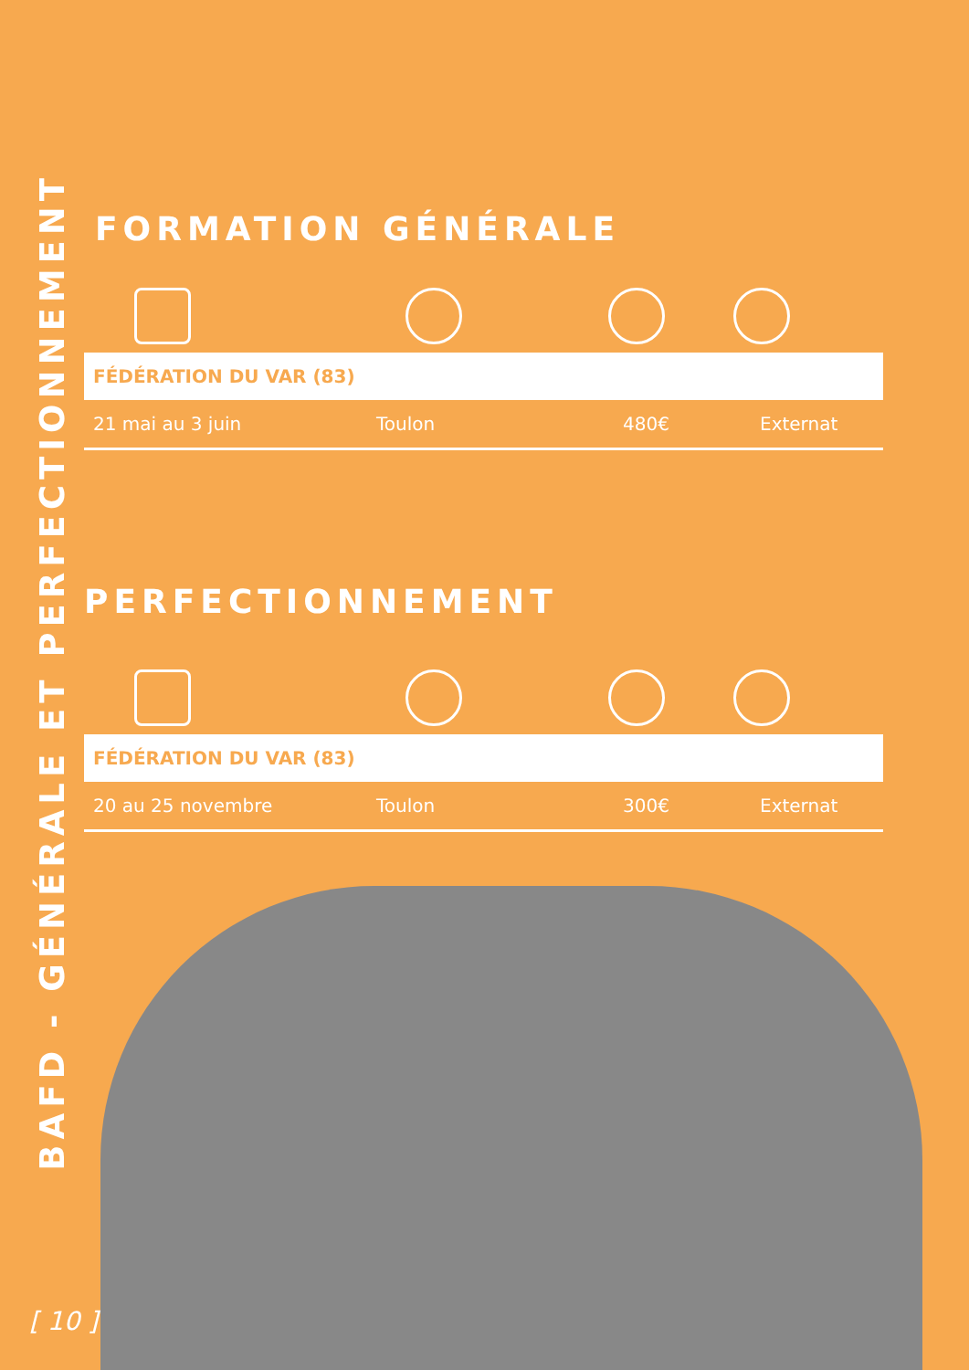BAFD - GÉNÉRALE ET PERFECTIONNEMENT
FORMATION GÉNÉRALE
| FÉDÉRATION DU VAR (83) | | | |
| --- | --- | --- | --- |
| 21 mai au 3 juin | Toulon | 480€ | Externat |
PERFECTIONNEMENT
| FÉDÉRATION DU VAR (83) | | | |
| --- | --- | --- | --- |
| 20 au 25 novembre | Toulon | 300€ | Externat |
[ 10 ]